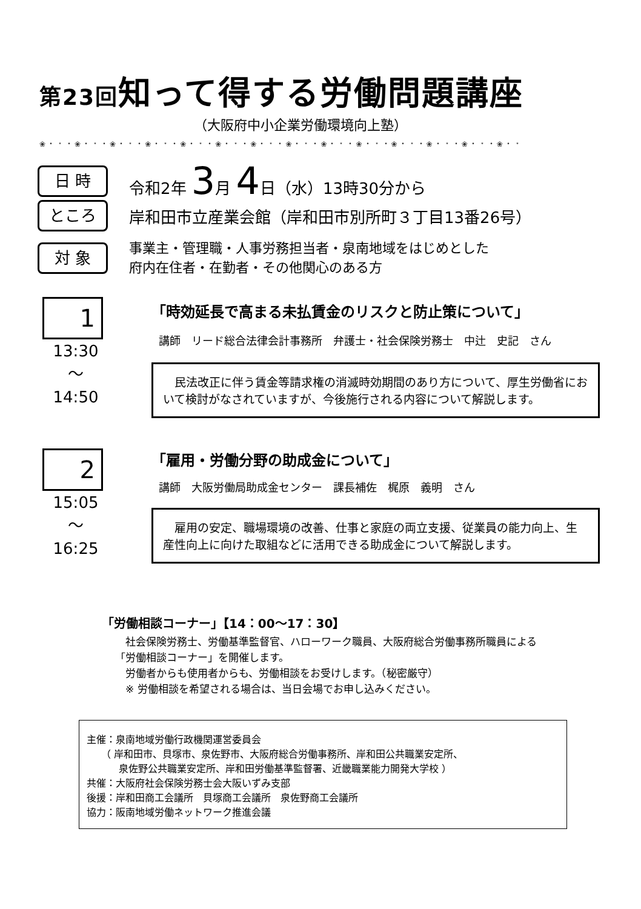第23回知って得する労働問題講座
（大阪府中小企業労働環境向上塾）
❀・﹡・❀・﹡・❀・﹡・❀・﹡・❀・﹡・❀・﹡・❀・﹡・❀・﹡・❀・﹡・❀・﹡・❀・﹡・❀・﹡・❀・﹡・❀・﹡
日 時
令和2年 3月 4日（水）13時30分から
ところ
岸和田市立産業会館（岸和田市別所町３丁目13番26号）
対 象
事業主・管理職・人事労務担当者・泉南地域をはじめとした
府内在住者・在勤者・その他関心のある方
1
13:30
～
14:50
「時効延長で高まる未払賃金のリスクと防止策について」
講師　リード総合法律会計事務所　弁護士・社会保険労務士　中辻　史記　さん
　民法改正に伴う賃金等請求権の消滅時効期間のあり方について、厚生労働省において検討がなされていますが、今後施行される内容について解説します。
2
15:05
～
16:25
「雇用・労働分野の助成金について」
講師　大阪労働局助成金センター　課長補佐　梶原　義明　さん
　雇用の安定、職場環境の改善、仕事と家庭の両立支援、従業員の能力向上、生産性向上に向けた取組などに活用できる助成金について解説します。
「労働相談コーナー」【14：00～17：30】
　社会保険労務士、労働基準監督官、ハローワーク職員、大阪府総合労働事務所職員による
「労働相談コーナー」を開催します。
　労働者からも使用者からも、労働相談をお受けします。（秘密厳守）
　※ 労働相談を希望される場合は、当日会場でお申し込みください。
主催：泉南地域労働行政機関運営委員会
　　（ 岸和田市、貝塚市、泉佐野市、大阪府総合労働事務所、岸和田公共職業安定所、
　　　 泉佐野公共職業安定所、岸和田労働基準監督署、近畿職業能力開発大学校 ）
共催：大阪府社会保険労務士会大阪いずみ支部
後援：岸和田商工会議所　貝塚商工会議所　泉佐野商工会議所
協力：阪南地域労働ネットワーク推進会議